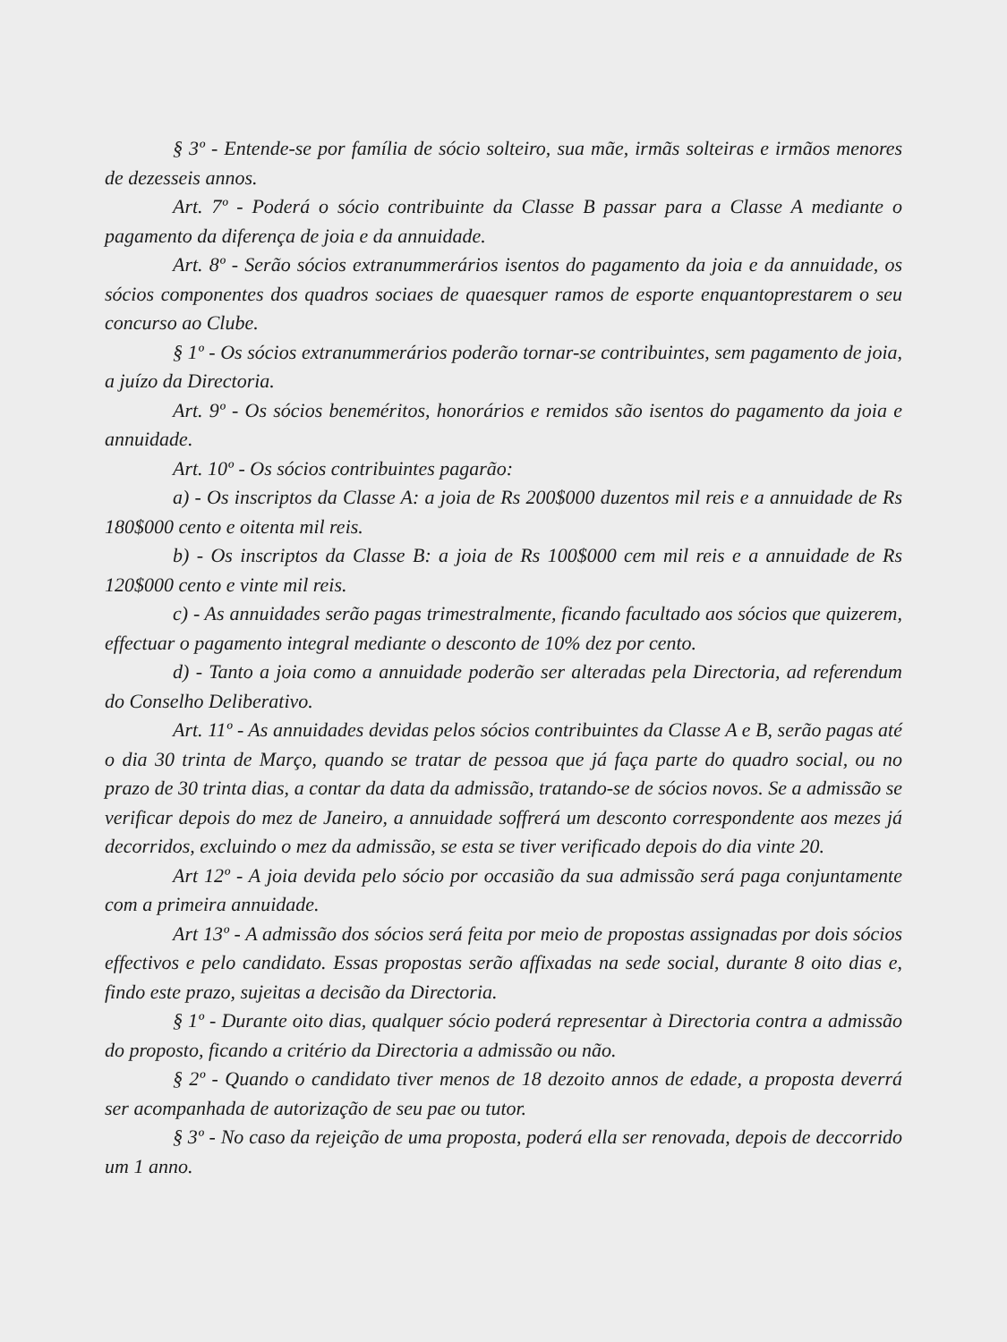§ 3º - Entende-se por família de sócio solteiro, sua mãe, irmãs solteiras e irmãos menores de dezesseis annos.
Art. 7º - Poderá o sócio contribuinte da Classe B passar para a Classe A mediante o pagamento da diferença de joia e da annuidade.
Art. 8º - Serão sócios extranummerários isentos do pagamento da joia e da annuidade, os sócios componentes dos quadros sociaes de quaesquer ramos de esporte enquantoprestarem o seu concurso ao Clube.
§ 1º - Os sócios extranummerários poderão tornar-se contribuintes, sem pagamento de joia, a juízo da Directoria.
Art. 9º - Os sócios beneméritos, honorários e remidos são isentos do pagamento da joia e annuidade.
Art. 10º - Os sócios contribuintes pagarão:
a) - Os inscriptos da Classe A: a joia de Rs 200$000 duzentos mil reis e a annuidade de Rs 180$000 cento e oitenta mil reis.
b) - Os inscriptos da Classe B: a joia de Rs 100$000 cem mil reis e a annuidade de Rs 120$000 cento e vinte mil reis.
c) - As annuidades serão pagas trimestralmente, ficando facultado aos sócios que quizerem, effectuar o pagamento integral mediante o desconto de 10% dez por cento.
d) - Tanto a joia como a annuidade poderão ser alteradas pela Directoria, ad referendum do Conselho Deliberativo.
Art. 11º - As annuidades devidas pelos sócios contribuintes da Classe A e B, serão pagas até o dia 30 trinta de Março, quando se tratar de pessoa que já faça parte do quadro social, ou no prazo de 30 trinta dias, a contar da data da admissão, tratando-se de sócios novos. Se a admissão se verificar depois do mez de Janeiro, a annuidade soffrerá um desconto correspondente aos mezes já decorridos, excluindo o mez da admissão, se esta se tiver verificado depois do dia vinte 20.
Art 12º - A joia devida pelo sócio por occasião da sua admissão será paga conjuntamente com a primeira annuidade.
Art 13º - A admissão dos sócios será feita por meio de propostas assignadas por dois sócios effectivos e pelo candidato. Essas propostas serão affixadas na sede social, durante 8 oito dias e, findo este prazo, sujeitas a decisão da Directoria.
§ 1º - Durante oito dias, qualquer sócio poderá representar à Directoria contra a admissão do proposto, ficando a critério da Directoria a admissão ou não.
§ 2º - Quando o candidato tiver menos de 18 dezoito annos de edade, a proposta deverrá ser acompanhada de autorização de seu pae ou tutor.
§ 3º - No caso da rejeição de uma proposta, poderá ella ser renovada, depois de deccorrido um 1 anno.